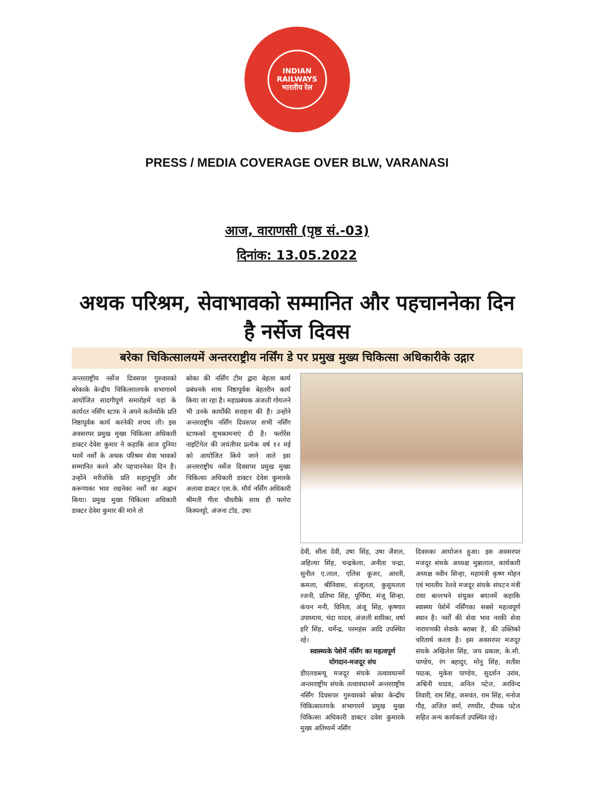INDIAN RAILWAYS
भारतीय रेल
PRESS / MEDIA COVERAGE OVER BLW, VARANASI
आज, वाराणसी (पृष्ठ सं.-03)
दिनांक: 13.05.2022
अथक परिश्रम, सेवाभावको सम्मानित और पहचाननेका दिन है नर्सेज दिवस
बरेका चिकित्सालयमें अन्तरराष्ट्रीय नर्सिंग डे पर प्रमुख मुख्य चिकित्सा अधिकारीके उद्गार
अन्तरराष्ट्रीय नर्सेज दिवसपर गुरुवारको बरेकाके केन्द्रीय चिकित्सालयके सभागारमें आयोजित सादगीपूर्ण समारोहमें यहां के कार्यरत नर्सिंग स्टाफ ने अपने कर्तव्योंके प्रति निष्ठापूर्वक कार्य करनेकी शपथ ली। इस अवसरपर प्रमुख मुख्य चिकित्सा अधिकारी डाक्टर देवेश कुमार ने कहाकि आज दुनिया भरमें नर्सों के अथक परिश्रम सेवा भावको सम्मानित करने और पहचाननेका दिन है। उन्होंने मरीजोंके प्रति सहानुभूति और करूणाका भाव रखनेका नर्सों का अह्वान किया। प्रमुख मुख्य चिकित्सा अधिकारी डाक्टर देवेश कुमार की माने तो
बरेका की नर्सिंग टीम द्वारा बेहतर कार्य प्रबंधनके साथ निष्ठापूर्वक बेहतरीन कार्य किया जा रहा है। महाप्रबंधक अंजली गोयलने भी उनके कार्योंकी सराहना की है। उन्होंने अन्तरराष्ट्रीय नर्सिंग दिवसपर सभी नर्सिंग स्टाफको शुभकामनाएं दी है। फ्लोरेंस नाइटिंगेल की जयंतीपर प्रत्येक वर्ष १२ मई को आयोजित किये जाने वाले इस अन्तरराष्ट्रीय नर्सेज दिवसपर प्रमुख मुख्य चिकित्सा अधिकारी डाक्टर देवेश कुमारके अलावा डाक्टर एस.के. मौर्य नर्सिंग अधिकारी श्रीमती गीता चौधरीके साथ ही फ्लोरा किस्पनट्टो, अंजना टॉड, उषा
देवी, सीता देवी, उषा सिंह, उषा जैशल, अहिल्या सिंह, चन्द्रकेला, अनीता चन्द्रा, सुनील ए.लाल, एलिस कूजर, आरती, कमला, श्रीनिवास, संजूलता, कुसुमलता रजनी, प्रतिभा सिंह, पूर्णिमा, मंजू सिन्हा, कंचन मनी, विनिता, अंजू सिंह, कृष्णात उपाध्याय, चंदा यादव, अंजली सारिका, वर्षा हरि सिंह, धर्मेन्द्र, परमहंस आदि उपस्थित रहे।
स्वास्थ्यके पेशेमें नर्सिंग का महत्वपूर्ण योगदान-मजदूर संघ
डीएलडब्ल्यू मजदूर संघके तत्वावधानमें अन्तरराष्ट्रीय संघके तत्वावधानमें अन्तरराष्ट्रीय नर्सिंग दिवसपर गुरुवारको बरेका केन्द्रीय चिकित्सालयके सभागारमें प्रमुख मुख्य चिकित्सा अधिकारी डाक्टर दवेश कुमारके मुख्य अतिथ्यमें नर्सिंग
दिवसका आयोजन हुआ। इस अवसरपर मजदूर संघके अध्यक्ष मुन्नालाल, कार्यकारी अध्यक्ष नवीन सिन्हा, महामंत्री कृष्ण मोहन एवं भारतीय रेलवे मजदूर संघके संघटन मंत्री राधा बल्लभने संयुक्त बयानमें कहाकि स्वास्थ्य पेशेमें नर्सिंगका सबसे महत्वपूर्ण स्थान है। नर्सों की सेवा भाव नरकी सेवा नारायणकी सेवाके बराबर है, की उक्तिको चरितार्थ करता है। इस अवसरपर मजदूर संघके अखिलेश सिंह, जय प्रकाश, के.सी. पाण्डेय, रंग बहादुर, मोनू सिंह, सतीश पाठक, मुकेश पाण्डेय, सुदर्शन उरांव, अश्विनी यादव, अनिल पटेल, अरविन्द तिवारी, राम सिंह, जसवंत, राम सिंह, मनोज गौड़, अजित वर्मा, रणधीर, दीपक पटेल सहित अन्य कार्यकर्ता उपस्थित रहे।